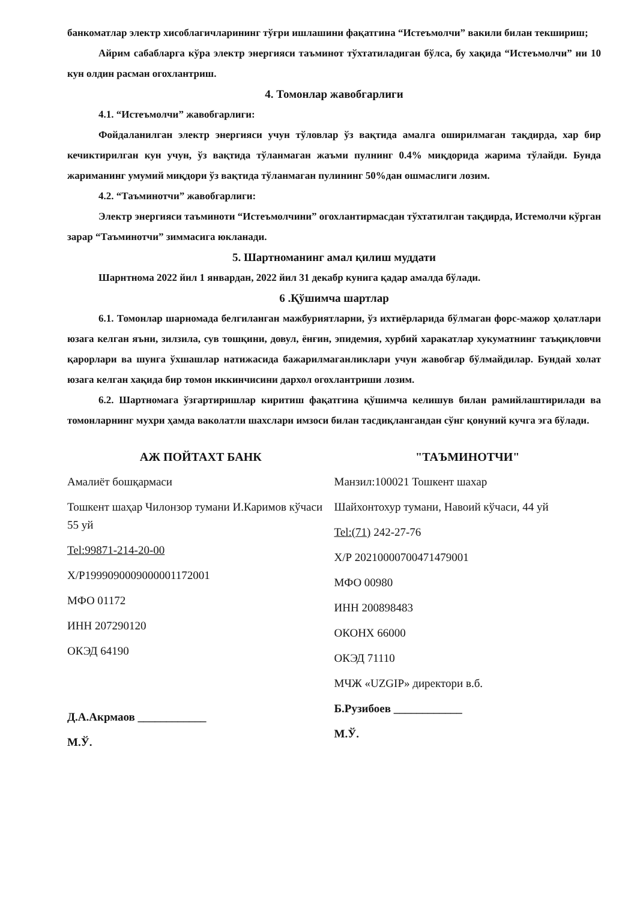банкоматлар электр хисоблагичларининг тўғри ишлашини фақатгина “Истеъмолчи” вакили билан текшириш;
Айрим сабабларга кўра электр энергияси таъминот тўхтатиладиган бўлса, бу хақида “Истеъмолчи” ни 10 кун олдин расман огохлантриш.
4. Томонлар жавобгарлиги
4.1. “Истеъмолчи” жавобгарлиги:
Фойдаланилган электр энергияси учун тўловлар ўз вақтида амалга оширилмаган тақдирда, хар бир кечиктирилган кун учун, ўз вақтида тўланмаган жаъми пулнинг 0.4% миқдорида жарима тўлайди. Бунда жариманинг умумий миқдори ўз вақтида тўланмаган пулининг 50%дан ошмаслиги лозим.
4.2. “Таъминотчи” жавобгарлиги:
Электр энергияси таъминоти “Истеъмолчини” огохлантирмасдан тўхтатилган тақдирда, Истемолчи кўрган зарар “Таъминотчи” зиммасига юкланади.
5. Шартноманинг амал қилиш муддати
Шарнтнома 2022 йил 1 январдан, 2022 йил 31 декабр кунига қадар амалда бўлади.
6 .Қўшимча шартлар
6.1. Томонлар шарномада белгиланган мажбуриятларни, ўз ихтиёрларида бўлмаган форс-мажор ҳолатлари юзага келган яъни, зилзила, сув тошқини, довул, ёнғин, эпидемия, хурбий харакатлар хукуматнинг таъқиқловчи қарорлари ва шунга ўхшашлар натижасида бажарилмаганликлари учун жавобгар бўлмайдилар. Бундай холат юзага келган хақида бир томон иккинчисини дархол огохлантриши лозим.
6.2. Шартномага ўзгартиришлар киритиш фақатгина қўшимча келишув билан рамийлаштирилади ва томонларнинг мухри ҳамда ваколатли шахслари имзоси билан тасдиқлангандан сўнг қонуний кучга эга бўлади.
АЖ ПОЙТАХТ БАНК
Амалиёт бошқармаси
Тошкент шаҳар Чилонзор тумани И.Каримов кўчаси 55 уй
Tel:99871-214-20-00
Х/Р19990900090000011720​01
МФО 01172
ИНН 207290120
ОКЭД 64190
Д.А.Акрмаов ____________
М.Ў.
"ТАЪМИНОТЧИ"
Манзил:100021 Тошкент шахар
Шайхонтохур тумани, Навоий кўчаси, 44 уй
Tel:(71) 242-27-76
Х/Р 20210000700471479001
МФО 00980
ИНН 200898483
ОКОНХ 66000
ОКЭД 71110
МЧЖ «UZGIP» директори в.б.
Б.Рузибоев ____________
М.Ў.